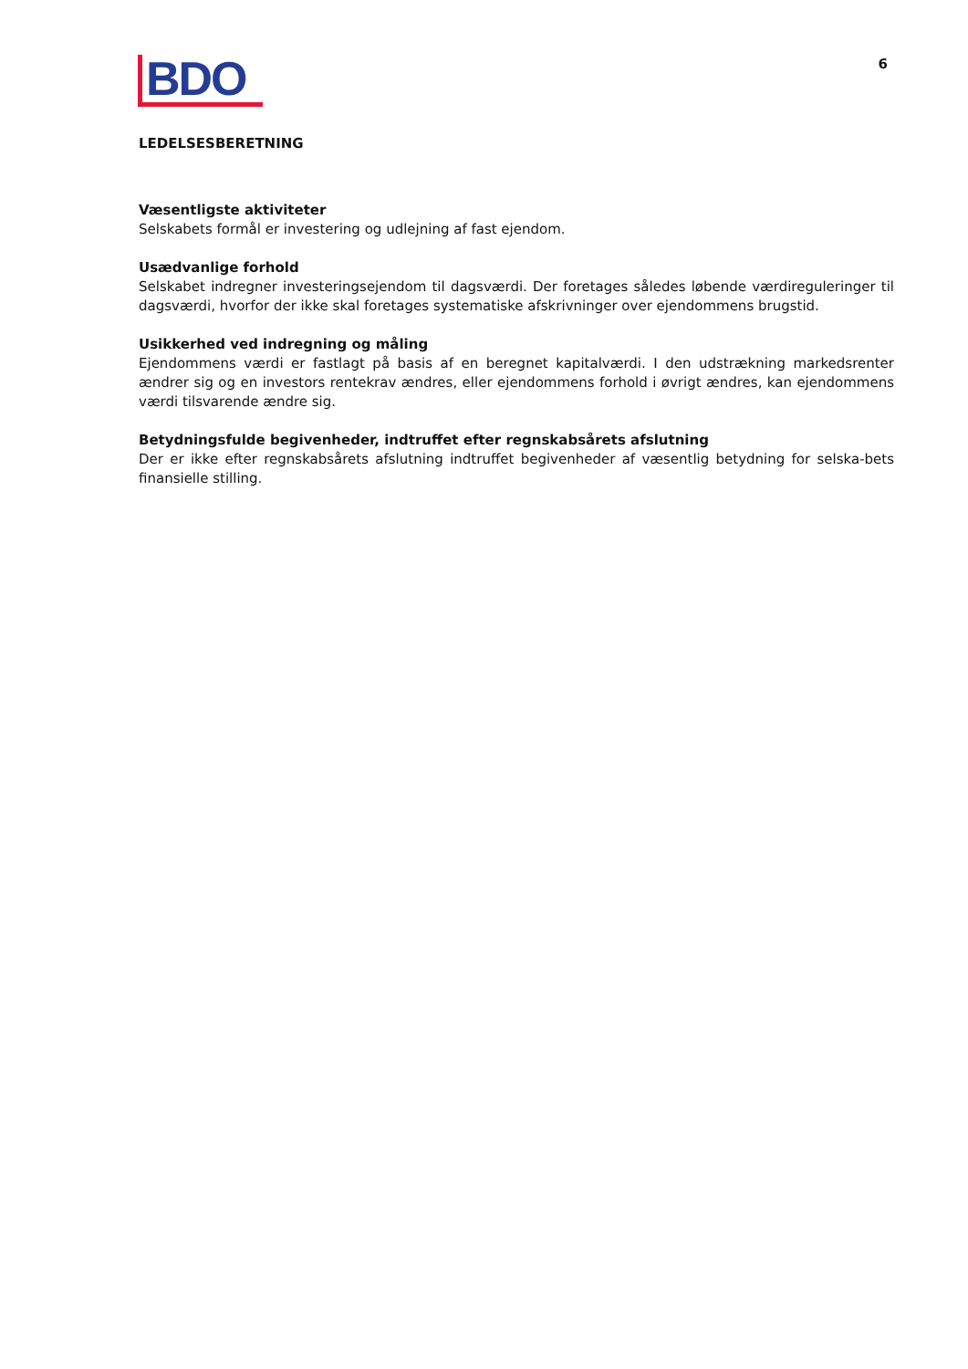BDO
6
LEDELSESBERETNING
Væsentligste aktiviteter
Selskabets formål er investering og udlejning af fast ejendom.
Usædvanlige forhold
Selskabet indregner investeringsejendom til dagsværdi. Der foretages således løbende værdireguleringer til dagsværdi, hvorfor der ikke skal foretages systematiske afskrivninger over ejendommens brugstid.
Usikkerhed ved indregning og måling
Ejendommens værdi er fastlagt på basis af en beregnet kapitalværdi. I den udstrækning markedsrenter ændrer sig og en investors rentekrav ændres, eller ejendommens forhold i øvrigt ændres, kan ejendommens værdi tilsvarende ændre sig.
Betydningsfulde begivenheder, indtruffet efter regnskabsårets afslutning
Der er ikke efter regnskabsårets afslutning indtruffet begivenheder af væsentlig betydning for selska-bets finansielle stilling.